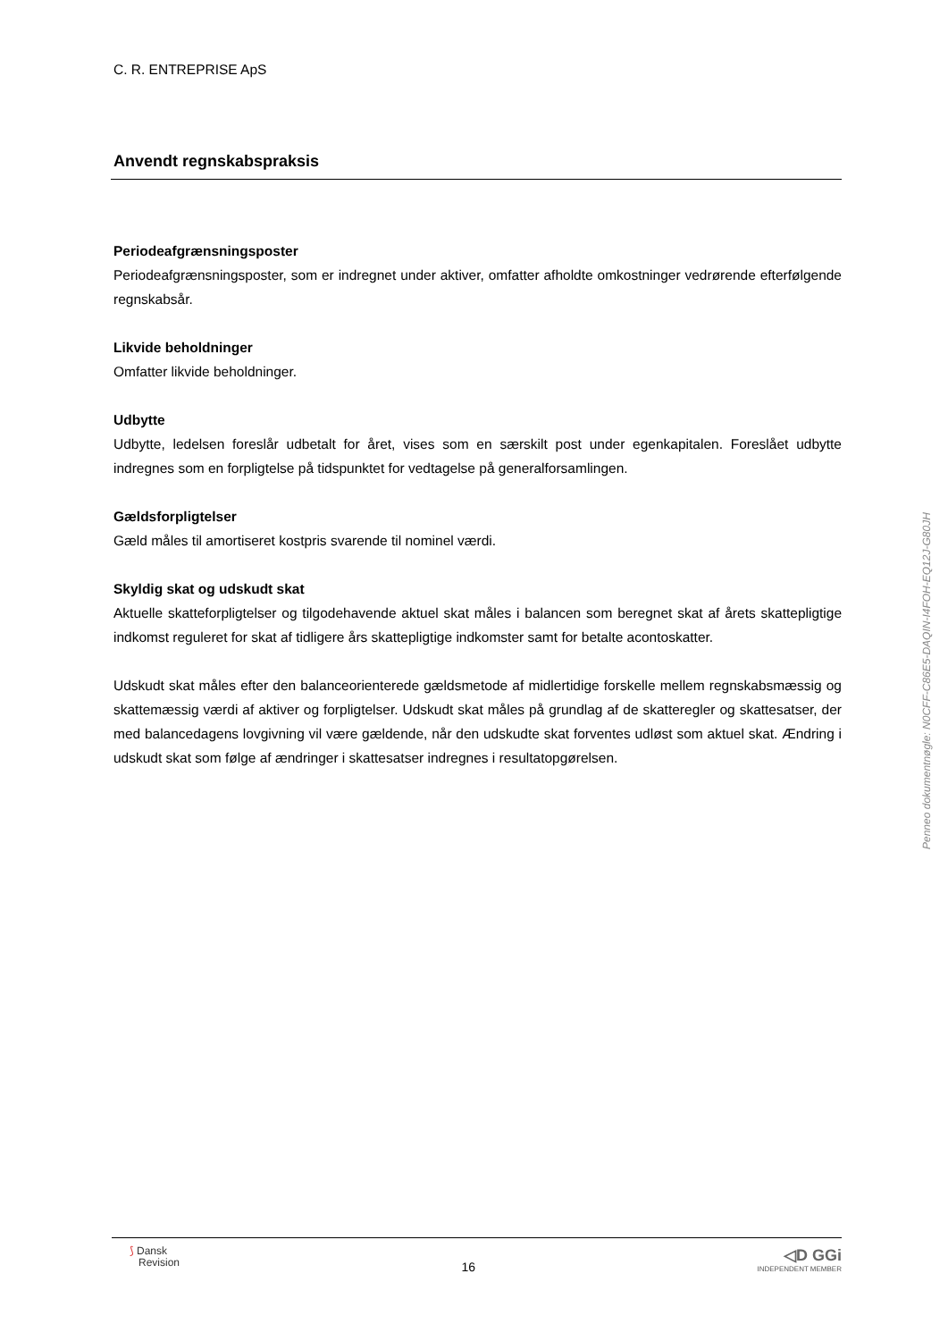C. R. ENTREPRISE ApS
Anvendt regnskabspraksis
Periodeafgrænsningsposter
Periodeafgrænsningsposter, som er indregnet under aktiver, omfatter afholdte omkostninger vedrørende efter­følgende regnskabsår.
Likvide beholdninger
Omfatter likvide beholdninger.
Udbytte
Udbytte, ledelsen foreslår udbetalt for året, vises som en særskilt post under egenkapitalen. Foreslået udbytte indregnes som en forpligtelse på tidspunktet for vedtagelse på generalforsamlingen.
Gældsforpligtelser
Gæld måles til amortiseret kostpris svarende til nominel værdi.
Skyldig skat og udskudt skat
Aktuelle skatteforpligtelser og tilgodehavende aktuel skat måles i balancen som beregnet skat af årets skatte­pligtige indkomst reguleret for skat af tidligere års skattepligtige indkomster samt for betalte acontoskatter.
Udskudt skat måles efter den balanceorienterede gældsmetode af midlertidige forskelle mellem regnskabsmæs­sig og skattemæssig værdi af aktiver og forpligtelser. Udskudt skat måles på grundlag af de skatteregler og skat­tesatser, der med balancedagens lovgivning vil være gældende, når den udskudte skat forventes udløst som ak­tuel skat. Ændring i udskudt skat som følge af ændringer i skattesatser indregnes i resultatopgørelsen.
Penneo dokumentnøgle: N0CFF-C86E5-DAQIN-I4FOH-EQ12J-G80JH
⟆ Dansk
Revision
16
◁D GGi
INDEPENDENT MEMBER